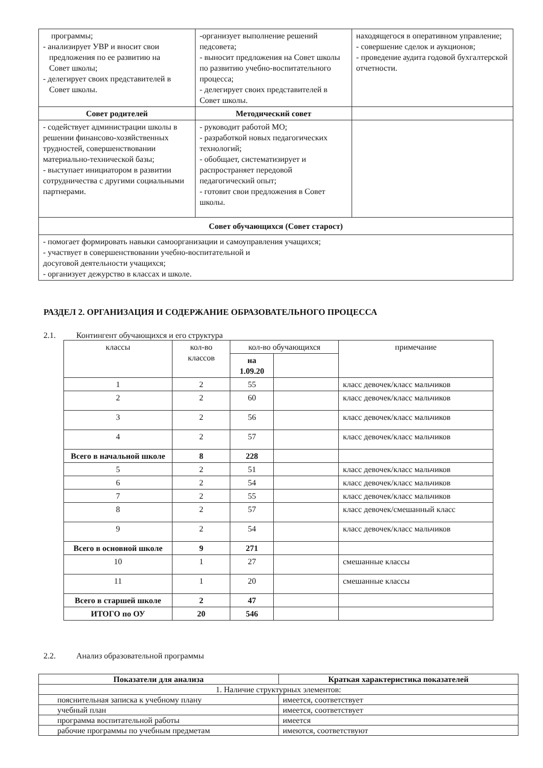| программы; - анализирует УВР и вносит свои предложения по ее развитию на Совет школы; - делегирует своих представителей в Совет школы. | -организует выполнение решений педсовета; - выносит предложения на Совет школы по развитию учебно-воспитательного процесса; - делегирует своих представителей в Совет школы. | находящегося в оперативном управление; - совершение сделок и аукционов; - проведение аудита годовой бухгалтерской отчетности. |
| Совет родителей | Методический совет | |
| - содействует администрации школы в решении финансово-хозяйственных трудностей, совершенствовании материально-технической базы; - выступает инициатором в развитии сотрудничества с другими социальными партнерами. | - руководит работой МО; - разработкой новых педагогических технологий; - обобщает, систематизирует и распространяет передовой педагогический опыт; - готовит свои предложения в Совет школы. | |
| Совет обучающихся (Совет старост) | | |
| - помогает формировать навыки самоорганизации и самоуправления учащихся; - участвует в совершенствовании учебно-воспитательной и досуговой деятельности учащихся; - организует дежурство в классах и школе. | | |
РАЗДЕЛ 2. ОРГАНИЗАЦИЯ И СОДЕРЖАНИЕ ОБРАЗОВАТЕЛЬНОГО ПРОЦЕССА
2.1. Контингент обучающихся и его структура
| классы | кол-во классов | кол-во обучающихся | | примечание |
| --- | --- | --- | --- | --- |
| | | на 1.09.20 | | |
| 1 | 2 | 55 | | класс девочек/класс мальчиков |
| 2 | 2 | 60 | | класс девочек/класс мальчиков |
| 3 | 2 | 56 | | класс девочек/класс мальчиков |
| 4 | 2 | 57 | | класс девочек/класс мальчиков |
| Всего в начальной школе | 8 | 228 | | |
| 5 | 2 | 51 | | класс девочек/класс мальчиков |
| 6 | 2 | 54 | | класс девочек/класс мальчиков |
| 7 | 2 | 55 | | класс девочек/класс мальчиков |
| 8 | 2 | 57 | | класс девочек/смешанный класс |
| 9 | 2 | 54 | | класс девочек/класс мальчиков |
| Всего в основной школе | 9 | 271 | | |
| 10 | 1 | 27 | | смешанные классы |
| 11 | 1 | 20 | | смешанные классы |
| Всего в старшей школе | 2 | 47 | | |
| ИТОГО по ОУ | 20 | 546 | | |
2.2. Анализ образовательной программы
| Показатели для анализа | Краткая характеристика показателей |
| 1. Наличие структурных элементов: | |
| пояснительная записка к учебному плану | имеется, соответствует |
| учебный план | имеется, соответствует |
| программа воспитательной работы | имеется |
| рабочие программы по учебным предметам | имеются, соответствуют |